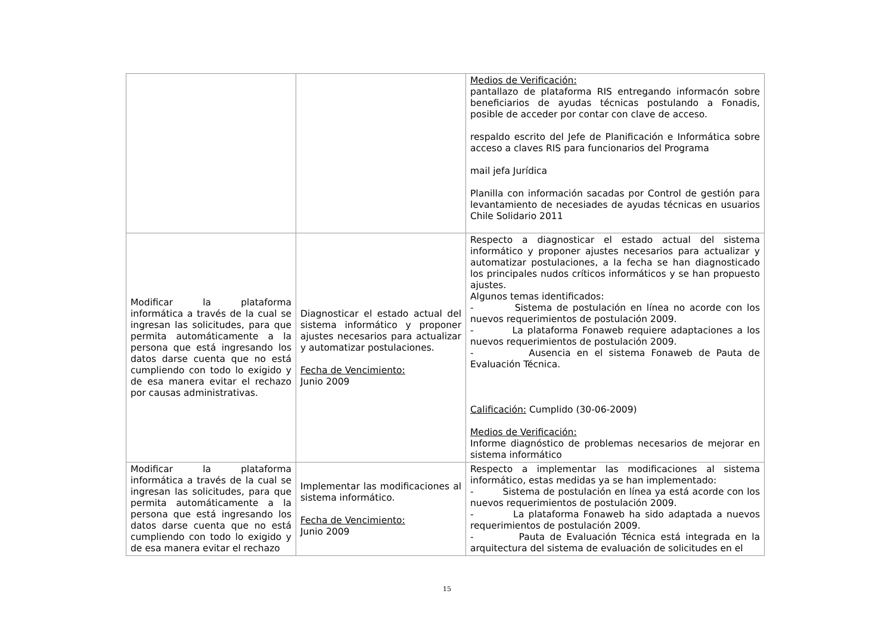| | | Medios de Verificación: pantallazo de plataforma RIS entregando informacón sobre beneficiarios de ayudas técnicas postulando a Fonadis, posible de acceder por contar con clave de acceso. respaldo escrito del Jefe de Planificación e Informática sobre acceso a claves RIS para funcionarios del Programa mail jefa Jurídica Planilla con información sacadas por Control de gestión para levantamiento de necesiades de ayudas técnicas en usuarios Chile Solidario 2011 |
| Modificar la plataforma informática a través de la cual se ingresan las solicitudes, para que permita automáticamente a la persona que está ingresando los datos darse cuenta que no está cumpliendo con todo lo exigido y de esa manera evitar el rechazo por causas administrativas. | Diagnosticar el estado actual del sistema informático y proponer ajustes necesarios para actualizar y automatizar postulaciones. Fecha de Vencimiento: Junio 2009 | Respecto a diagnosticar el estado actual del sistema informático y proponer ajustes necesarios para actualizar y automatizar postulaciones, a la fecha se han diagnosticado los principales nudos críticos informáticos y se han propuesto ajustes. Algunos temas identificados: - Sistema de postulación en línea no acorde con los nuevos requerimientos de postulación 2009. - La plataforma Fonaweb requiere adaptaciones a los nuevos requerimientos de postulación 2009. - Ausencia en el sistema Fonaweb de Pauta de Evaluación Técnica. Calificación: Cumplido (30-06-2009) Medios de Verificación: Informe diagnóstico de problemas necesarios de mejorar en sistema informático |
| Modificar la plataforma informática a través de la cual se ingresan las solicitudes, para que permita automáticamente a la persona que está ingresando los datos darse cuenta que no está cumpliendo con todo lo exigido y de esa manera evitar el rechazo | Implementar las modificaciones al sistema informático. Fecha de Vencimiento: Junio 2009 | Respecto a implementar las modificaciones al sistema informático, estas medidas ya se han implementado: - Sistema de postulación en línea ya está acorde con los nuevos requerimientos de postulación 2009. - La plataforma Fonaweb ha sido adaptada a nuevos requerimientos de postulación 2009. - Pauta de Evaluación Técnica está integrada en la arquitectura del sistema de evaluación de solicitudes en el |
15